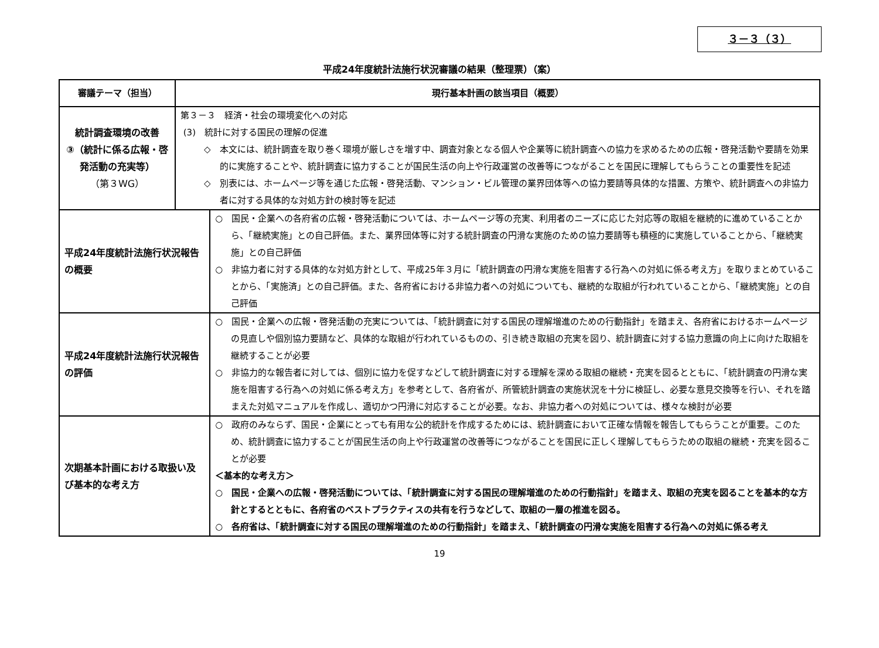３－３（３）
平成24年度統計法施行状況審議の結果（整理票）（案）
| 審議テーマ（担当） | 現行基本計画の該当項目（概要） | |
| --- | --- | --- |
| 統計調査環境の改善 ③（統計に係る広報・啓発活動の充実等） （第３WG） | 第３－３ 経済・社会の環境変化への対応 (3) 統計に対する国民の理解の促進 ◇ 本文には、統計調査を取り巻く環境が厳しさを増す中、調査対象となる個人や企業等に統計調査への協力を求めるための広報・啓発活動や要請を効果的に実施することや、統計調査に協力することが国民生活の向上や行政運営の改善等につながることを国民に理解してもらうことの重要性を記述 ◇ 別表には、ホームページ等を通じた広報・啓発活動、マンション・ビル管理の業界団体等への協力要請等具体的な措置、方策や、統計調査への非協力者に対する具体的な対処方針の検討等を記述 | |
| 平成24年度統計法施行状況報告の概要 | | ○ 国民・企業への各府省の広報・啓発活動については、ホームページ等の充実、利用者のニーズに応じた対応等の取組を継続的に進めていることから、「継続実施」との自己評価。また、業界団体等に対する統計調査の円滑な実施のための協力要請等も積極的に実施していることから、「継続実施」との自己評価 ○ 非協力者に対する具体的な対処方針として、平成25年３月に「統計調査の円滑な実施を阻害する行為への対処に係る考え方」を取りまとめていることから、「実施済」との自己評価。また、各府省における非協力者への対処についても、継続的な取組が行われていることから、「継続実施」との自己評価 |
| 平成24年度統計法施行状況報告の評価 | | ○ 国民・企業への広報・啓発活動の充実については、「統計調査に対する国民の理解増進のための行動指針」を踏まえ、各府省におけるホームページの見直しや個別協力要請など、具体的な取組が行われているものの、引き続き取組の充実を図り、統計調査に対する協力意識の向上に向けた取組を継続することが必要 ○ 非協力的な報告者に対しては、個別に協力を促すなどして統計調査に対する理解を深める取組の継続・充実を図るとともに、「統計調査の円滑な実施を阻害する行為への対処に係る考え方」を参考として、各府省が、所管統計調査の実施状況を十分に検証し、必要な意見交換等を行い、それを踏まえた対処マニュアルを作成し、適切かつ円滑に対応することが必要。なお、非協力者への対処については、様々な検討が必要 |
| 次期基本計画における取扱い及び基本的な考え方 | | ○ 政府のみならず、国民・企業にとっても有用な公的統計を作成するためには、統計調査において正確な情報を報告してもらうことが重要。このため、統計調査に協力することが国民生活の向上や行政運営の改善等につながることを国民に正しく理解してもらうための取組の継続・充実を図ることが必要 ＜基本的な考え方＞ ○ 国民・企業への広報・啓発活動については、「統計調査に対する国民の理解増進のための行動指針」を踏まえ、取組の充実を図ることを基本的な方針とするとともに、各府省のベストプラクティスの共有を行うなどして、取組の一層の推進を図る。 ○ 各府省は、「統計調査に対する国民の理解増進のための行動指針」を踏まえ、「統計調査の円滑な実施を阻害する行為への対処に係る考え |
19